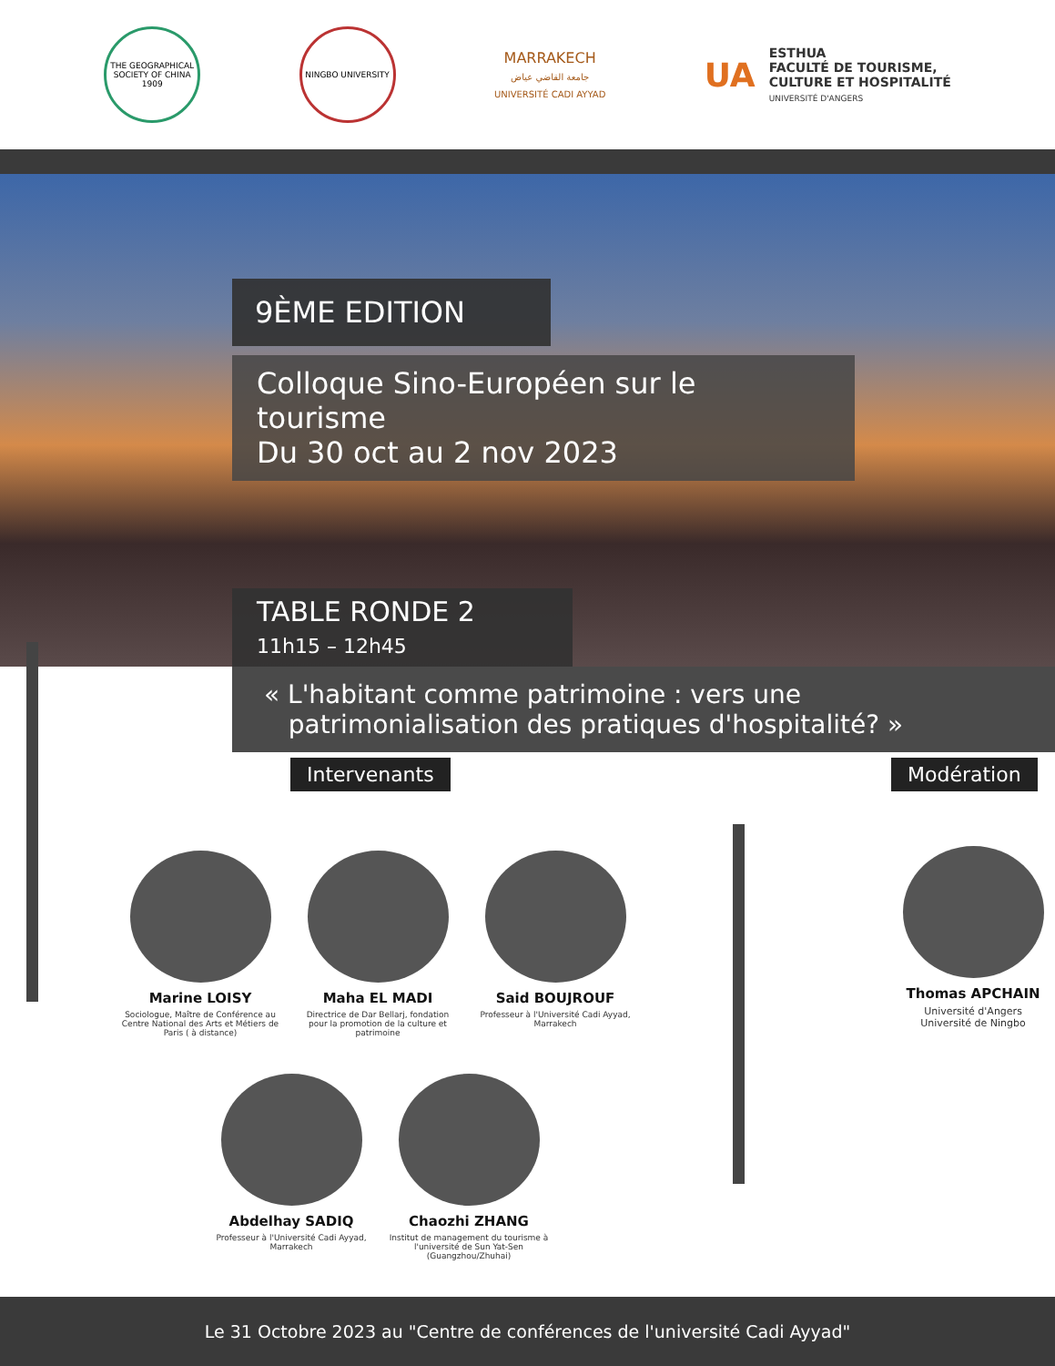THE GEOGRAPHICAL SOCIETY OF CHINA 1909
NINGBO UNIVERSITY
MARRAKECH
جامعة القاضي عياض
UNIVERSITÉ CADI AYYAD
UA
ESTHUA
FACULTÉ DE TOURISME,
CULTURE ET HOSPITALITÉ
UNIVERSITÉ D'ANGERS
9ÈME EDITION
Colloque Sino-Européen sur le tourisme
Du 30 oct au 2 nov 2023
TABLE RONDE 2
11h15 – 12h45
« L'habitant comme patrimoine : vers une
patrimonialisation des pratiques d'hospitalité? »
Intervenants
Marine LOISY
Sociologue, Maître de Conférence au Centre National des Arts et Métiers de Paris ( à distance)
Maha EL MADI
Directrice de Dar Bellarj, fondation pour la promotion de la culture et patrimoine
Said BOUJROUF
Professeur à l'Université Cadi Ayyad, Marrakech
Abdelhay SADIQ
Professeur à l'Université Cadi Ayyad, Marrakech
Chaozhi ZHANG
Institut de management du tourisme à l'université de Sun Yat-Sen (Guangzhou/Zhuhai)
Modération
Thomas APCHAIN
Université d'Angers
Université de Ningbo
Le 31 Octobre 2023 au "Centre de conférences de l'université Cadi Ayyad"